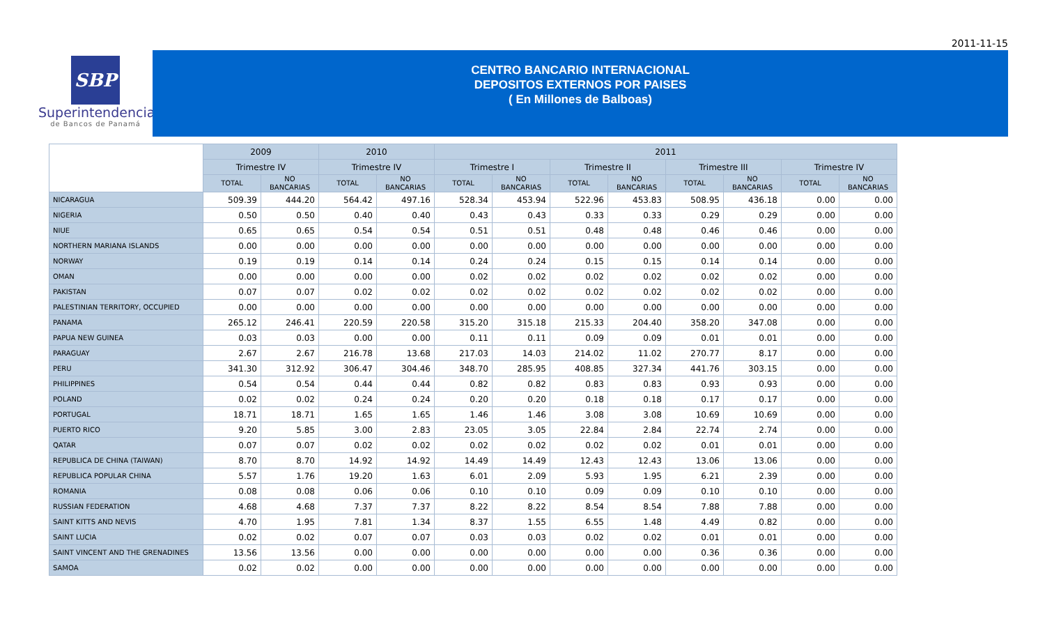2011-11-15
SBP
Superintendencia
de Bancos de Panamá
CENTRO BANCARIO INTERNACIONAL
DEPOSITOS EXTERNOS POR PAISES
( En Millones de Balboas)
| | 2009 | | 2010 | | 2011 | | | | | | | |
| --- | --- | --- | --- | --- | --- | --- | --- | --- | --- | --- | --- | --- |
| | Trimestre IV | | Trimestre IV | | Trimestre I | | Trimestre II | | Trimestre III | | Trimestre IV | |
| | TOTAL | NO BANCARIAS | TOTAL | NO BANCARIAS | TOTAL | NO BANCARIAS | TOTAL | NO BANCARIAS | TOTAL | NO BANCARIAS | TOTAL | NO BANCARIAS |
| NICARAGUA | 509.39 | 444.20 | 564.42 | 497.16 | 528.34 | 453.94 | 522.96 | 453.83 | 508.95 | 436.18 | 0.00 | 0.00 |
| NIGERIA | 0.50 | 0.50 | 0.40 | 0.40 | 0.43 | 0.43 | 0.33 | 0.33 | 0.29 | 0.29 | 0.00 | 0.00 |
| NIUE | 0.65 | 0.65 | 0.54 | 0.54 | 0.51 | 0.51 | 0.48 | 0.48 | 0.46 | 0.46 | 0.00 | 0.00 |
| NORTHERN MARIANA ISLANDS | 0.00 | 0.00 | 0.00 | 0.00 | 0.00 | 0.00 | 0.00 | 0.00 | 0.00 | 0.00 | 0.00 | 0.00 |
| NORWAY | 0.19 | 0.19 | 0.14 | 0.14 | 0.24 | 0.24 | 0.15 | 0.15 | 0.14 | 0.14 | 0.00 | 0.00 |
| OMAN | 0.00 | 0.00 | 0.00 | 0.00 | 0.02 | 0.02 | 0.02 | 0.02 | 0.02 | 0.02 | 0.00 | 0.00 |
| PAKISTAN | 0.07 | 0.07 | 0.02 | 0.02 | 0.02 | 0.02 | 0.02 | 0.02 | 0.02 | 0.02 | 0.00 | 0.00 |
| PALESTINIAN TERRITORY, OCCUPIED | 0.00 | 0.00 | 0.00 | 0.00 | 0.00 | 0.00 | 0.00 | 0.00 | 0.00 | 0.00 | 0.00 | 0.00 |
| PANAMA | 265.12 | 246.41 | 220.59 | 220.58 | 315.20 | 315.18 | 215.33 | 204.40 | 358.20 | 347.08 | 0.00 | 0.00 |
| PAPUA NEW GUINEA | 0.03 | 0.03 | 0.00 | 0.00 | 0.11 | 0.11 | 0.09 | 0.09 | 0.01 | 0.01 | 0.00 | 0.00 |
| PARAGUAY | 2.67 | 2.67 | 216.78 | 13.68 | 217.03 | 14.03 | 214.02 | 11.02 | 270.77 | 8.17 | 0.00 | 0.00 |
| PERU | 341.30 | 312.92 | 306.47 | 304.46 | 348.70 | 285.95 | 408.85 | 327.34 | 441.76 | 303.15 | 0.00 | 0.00 |
| PHILIPPINES | 0.54 | 0.54 | 0.44 | 0.44 | 0.82 | 0.82 | 0.83 | 0.83 | 0.93 | 0.93 | 0.00 | 0.00 |
| POLAND | 0.02 | 0.02 | 0.24 | 0.24 | 0.20 | 0.20 | 0.18 | 0.18 | 0.17 | 0.17 | 0.00 | 0.00 |
| PORTUGAL | 18.71 | 18.71 | 1.65 | 1.65 | 1.46 | 1.46 | 3.08 | 3.08 | 10.69 | 10.69 | 0.00 | 0.00 |
| PUERTO RICO | 9.20 | 5.85 | 3.00 | 2.83 | 23.05 | 3.05 | 22.84 | 2.84 | 22.74 | 2.74 | 0.00 | 0.00 |
| QATAR | 0.07 | 0.07 | 0.02 | 0.02 | 0.02 | 0.02 | 0.02 | 0.02 | 0.01 | 0.01 | 0.00 | 0.00 |
| REPUBLICA DE CHINA (TAIWAN) | 8.70 | 8.70 | 14.92 | 14.92 | 14.49 | 14.49 | 12.43 | 12.43 | 13.06 | 13.06 | 0.00 | 0.00 |
| REPUBLICA POPULAR CHINA | 5.57 | 1.76 | 19.20 | 1.63 | 6.01 | 2.09 | 5.93 | 1.95 | 6.21 | 2.39 | 0.00 | 0.00 |
| ROMANIA | 0.08 | 0.08 | 0.06 | 0.06 | 0.10 | 0.10 | 0.09 | 0.09 | 0.10 | 0.10 | 0.00 | 0.00 |
| RUSSIAN FEDERATION | 4.68 | 4.68 | 7.37 | 7.37 | 8.22 | 8.22 | 8.54 | 8.54 | 7.88 | 7.88 | 0.00 | 0.00 |
| SAINT KITTS AND NEVIS | 4.70 | 1.95 | 7.81 | 1.34 | 8.37 | 1.55 | 6.55 | 1.48 | 4.49 | 0.82 | 0.00 | 0.00 |
| SAINT LUCIA | 0.02 | 0.02 | 0.07 | 0.07 | 0.03 | 0.03 | 0.02 | 0.02 | 0.01 | 0.01 | 0.00 | 0.00 |
| SAINT VINCENT AND THE GRENADINES | 13.56 | 13.56 | 0.00 | 0.00 | 0.00 | 0.00 | 0.00 | 0.00 | 0.36 | 0.36 | 0.00 | 0.00 |
| SAMOA | 0.02 | 0.02 | 0.00 | 0.00 | 0.00 | 0.00 | 0.00 | 0.00 | 0.00 | 0.00 | 0.00 | 0.00 |